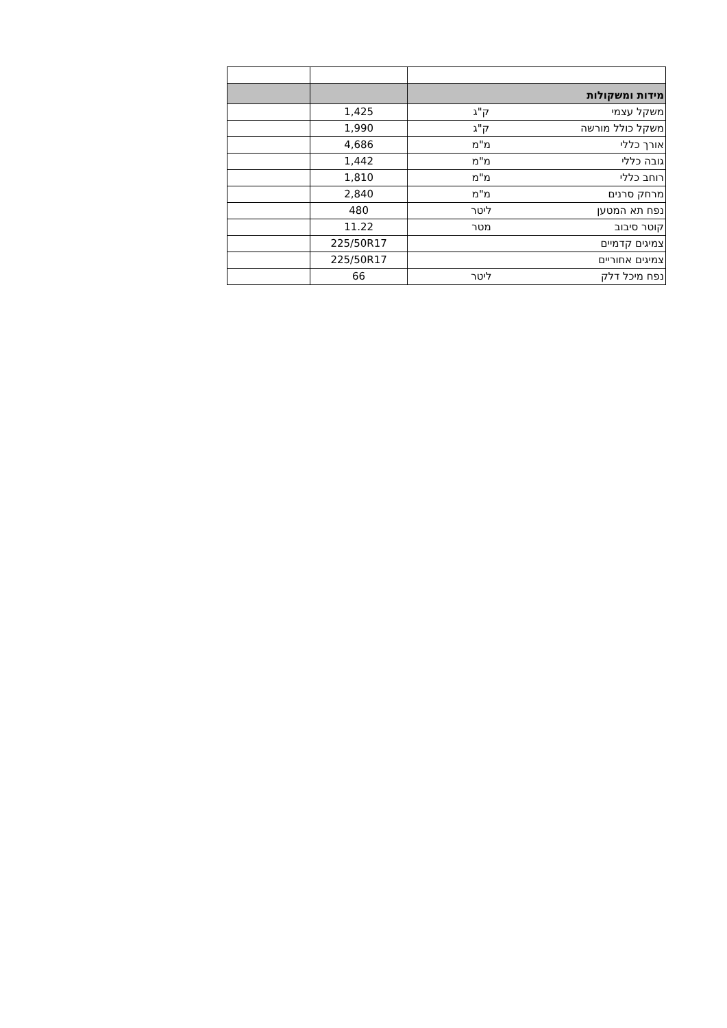| מידות ומשקולות | | | |
| משקל עצמי | ק"ג | 1,425 | |
| משקל כולל מורשה | ק"ג | 1,990 | |
| אורך כללי | מ"מ | 4,686 | |
| גובה כללי | מ"מ | 1,442 | |
| רוחב כללי | מ"מ | 1,810 | |
| מרחק סרנים | מ"מ | 2,840 | |
| נפח תא המטען | ליטר | 480 | |
| קוטר סיבוב | מטר | 11.22 | |
| צמיגים קדמיים | | 225/50R17 | |
| צמיגים אחוריים | | 225/50R17 | |
| נפח מיכל דלק | ליטר | 66 | |